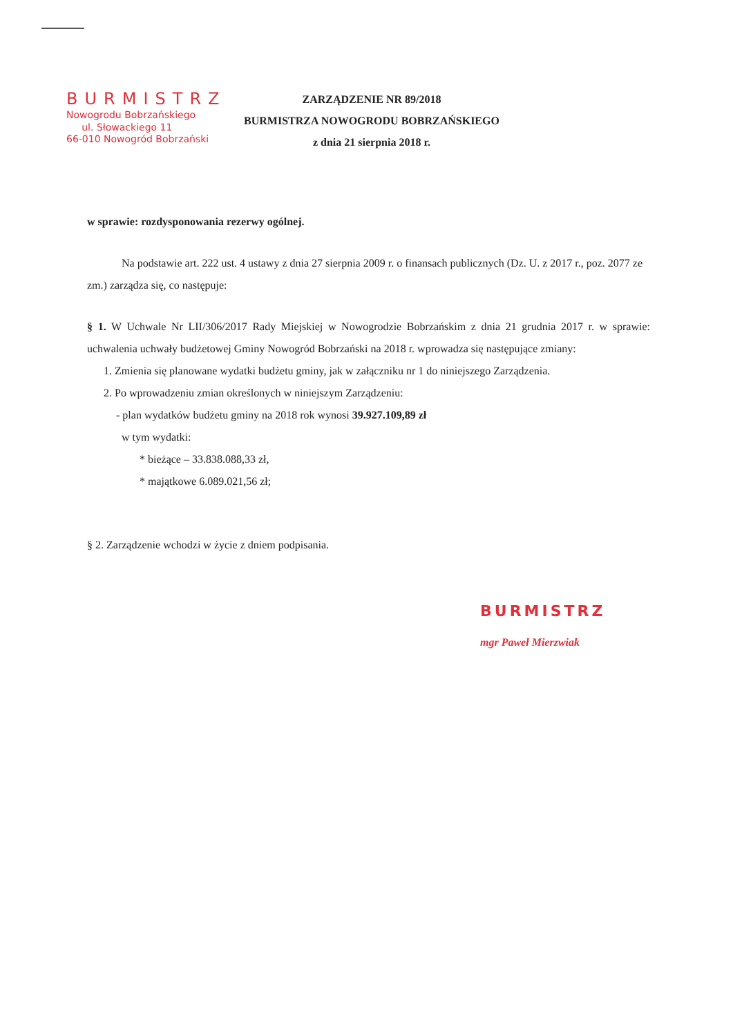BURMISTRZ
Nowogrodu Bobrzańskiego
ul. Słowackiego 11
66-010 Nowogród Bobrzański
ZARZĄDZENIE NR 89/2018
BURMISTRZA NOWOGRODU BOBRZAŃSKIEGO
z dnia 21 sierpnia 2018 r.
w sprawie: rozdysponowania rezerwy ogólnej.
Na podstawie art. 222 ust. 4 ustawy z dnia 27 sierpnia 2009 r. o finansach publicznych (Dz. U. z 2017 r., poz. 2077 ze zm.) zarządza się, co następuje:
§ 1. W Uchwale Nr LII/306/2017 Rady Miejskiej w Nowogrodzie Bobrzańskim z dnia 21 grudnia 2017 r. w sprawie: uchwalenia uchwały budżetowej Gminy Nowogród Bobrzański na 2018 r. wprowadza się następujące zmiany:
1. Zmienia się planowane wydatki budżetu gminy, jak w załączniku nr 1 do niniejszego Zarządzenia.
2. Po wprowadzeniu zmian określonych w niniejszym Zarządzeniu:
- plan wydatków budżetu gminy na 2018 rok wynosi 39.927.109,89 zł
w tym wydatki:
* bieżące – 33.838.088,33 zł,
* majątkowe 6.089.021,56 zł;
§ 2. Zarządzenie wchodzi w życie z dniem podpisania.
BURMISTRZ
mgr Paweł Mierzwiak